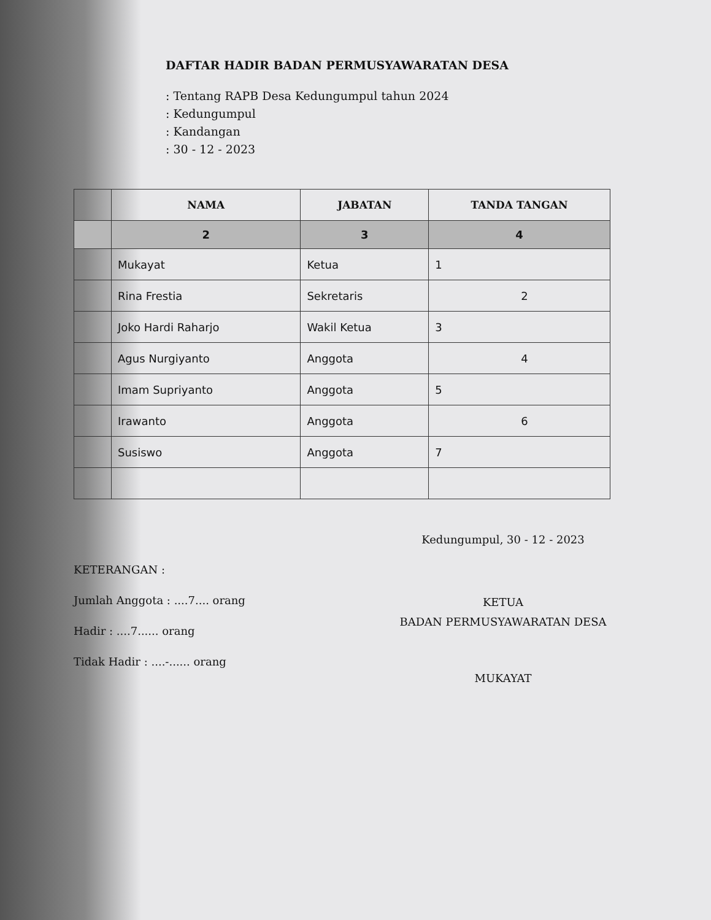DAFTAR HADIR BADAN PERMUSYAWARATAN DESA
: Tentang RAPB Desa Kedungumpul tahun 2024
: Kedungumpul
: Kandangan
: 30 - 12 - 2023
| | NAMA | JABATAN | TANDA TANGAN |
| --- | --- | --- | --- |
| | 2 | 3 | 4 |
| | Mukayat | Ketua | 1 |
| | Rina Frestia | Sekretaris | 2 |
| | Joko Hardi Raharjo | Wakil Ketua | 3 |
| | Agus Nurgiyanto | Anggota | 4 |
| | Imam Supriyanto | Anggota | 5 |
| | Irawanto | Anggota | 6 |
| | Susiswo | Anggota | 7 |
KETERANGAN :
Jumlah Anggota : ....7.... orang
Hadir : ....7...... orang
Tidak Hadir : ....-...... orang
Kedungumpul, 30 - 12 - 2023
KETUA
BADAN PERMUSYAWARATAN DESA
MUKAYAT